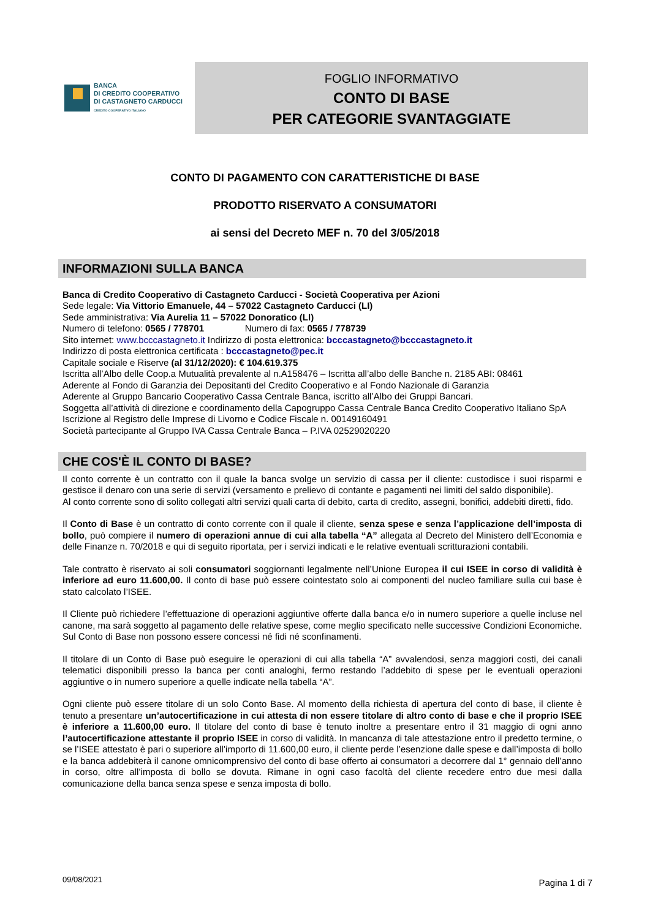BANCA
DI CREDITO COOPERATIVO
DI CASTAGNETO CARDUCCI
CREDITO COOPERATIVO ITALIANO
FOGLIO INFORMATIVO
CONTO DI BASE
PER CATEGORIE SVANTAGGIATE
CONTO DI PAGAMENTO CON CARATTERISTICHE DI BASE
PRODOTTO RISERVATO A CONSUMATORI
ai sensi del Decreto MEF n. 70 del 3/05/2018
INFORMAZIONI SULLA BANCA
Banca di Credito Cooperativo di Castagneto Carducci - Società Cooperativa per Azioni
Sede legale: Via Vittorio Emanuele, 44 – 57022 Castagneto Carducci (LI)
Sede amministrativa: Via Aurelia 11 – 57022 Donoratico (LI)
Numero di telefono: 0565 / 778701 Numero di fax: 0565 / 778739
Sito internet: www.bcccastagneto.it Indirizzo di posta elettronica: bcccastagneto@bcccastagneto.it
Indirizzo di posta elettronica certificata : bcccastagneto@pec.it
Capitale sociale e Riserve (al 31/12/2020): € 104.619.375
Iscritta all’Albo delle Coop.a Mutualità prevalente al n.A158476 – Iscritta all’albo delle Banche n. 2185 ABI: 08461
Aderente al Fondo di Garanzia dei Depositanti del Credito Cooperativo e al Fondo Nazionale di Garanzia
Aderente al Gruppo Bancario Cooperativo Cassa Centrale Banca, iscritto all’Albo dei Gruppi Bancari.
Soggetta all’attività di direzione e coordinamento della Capogruppo Cassa Centrale Banca Credito Cooperativo Italiano SpA
Iscrizione al Registro delle Imprese di Livorno e Codice Fiscale n. 00149160491
Società partecipante al Gruppo IVA Cassa Centrale Banca – P.IVA 02529020220
CHE COS'È IL CONTO DI BASE?
Il conto corrente è un contratto con il quale la banca svolge un servizio di cassa per il cliente: custodisce i suoi risparmi e gestisce il denaro con una serie di servizi (versamento e prelievo di contante e pagamenti nei limiti del saldo disponibile).
Al conto corrente sono di solito collegati altri servizi quali carta di debito, carta di credito, assegni, bonifici, addebiti diretti, fido.
Il Conto di Base è un contratto di conto corrente con il quale il cliente, senza spese e senza l’applicazione dell’imposta di bollo, può compiere il numero di operazioni annue di cui alla tabella “A” allegata al Decreto del Ministero dell’Economia e delle Finanze n. 70/2018 e qui di seguito riportata, per i servizi indicati e le relative eventuali scritturazioni contabili.
Tale contratto è riservato ai soli consumatori soggiornanti legalmente nell’Unione Europea il cui ISEE in corso di validità è inferiore ad euro 11.600,00. Il conto di base può essere cointestato solo ai componenti del nucleo familiare sulla cui base è stato calcolato l’ISEE.
Il Cliente può richiedere l’effettuazione di operazioni aggiuntive offerte dalla banca e/o in numero superiore a quelle incluse nel canone, ma sarà soggetto al pagamento delle relative spese, come meglio specificato nelle successive Condizioni Economiche. Sul Conto di Base non possono essere concessi né fidi né sconfinamenti.
Il titolare di un Conto di Base può eseguire le operazioni di cui alla tabella “A” avvalendosi, senza maggiori costi, dei canali telematici disponibili presso la banca per conti analoghi, fermo restando l’addebito di spese per le eventuali operazioni aggiuntive o in numero superiore a quelle indicate nella tabella “A”.
Ogni cliente può essere titolare di un solo Conto Base. Al momento della richiesta di apertura del conto di base, il cliente è tenuto a presentare un’autocertificazione in cui attesta di non essere titolare di altro conto di base e che il proprio ISEE è inferiore a 11.600,00 euro. Il titolare del conto di base è tenuto inoltre a presentare entro il 31 maggio di ogni anno l’autocertificazione attestante il proprio ISEE in corso di validità. In mancanza di tale attestazione entro il predetto termine, o se l’ISEE attestato è pari o superiore all’importo di 11.600,00 euro, il cliente perde l’esenzione dalle spese e dall’imposta di bollo e la banca addebiterà il canone omnicomprensivo del conto di base offerto ai consumatori a decorrere dal 1° gennaio dell’anno in corso, oltre all’imposta di bollo se dovuta. Rimane in ogni caso facoltà del cliente recedere entro due mesi dalla comunicazione della banca senza spese e senza imposta di bollo.
09/08/2021 Pagina 1 di 7